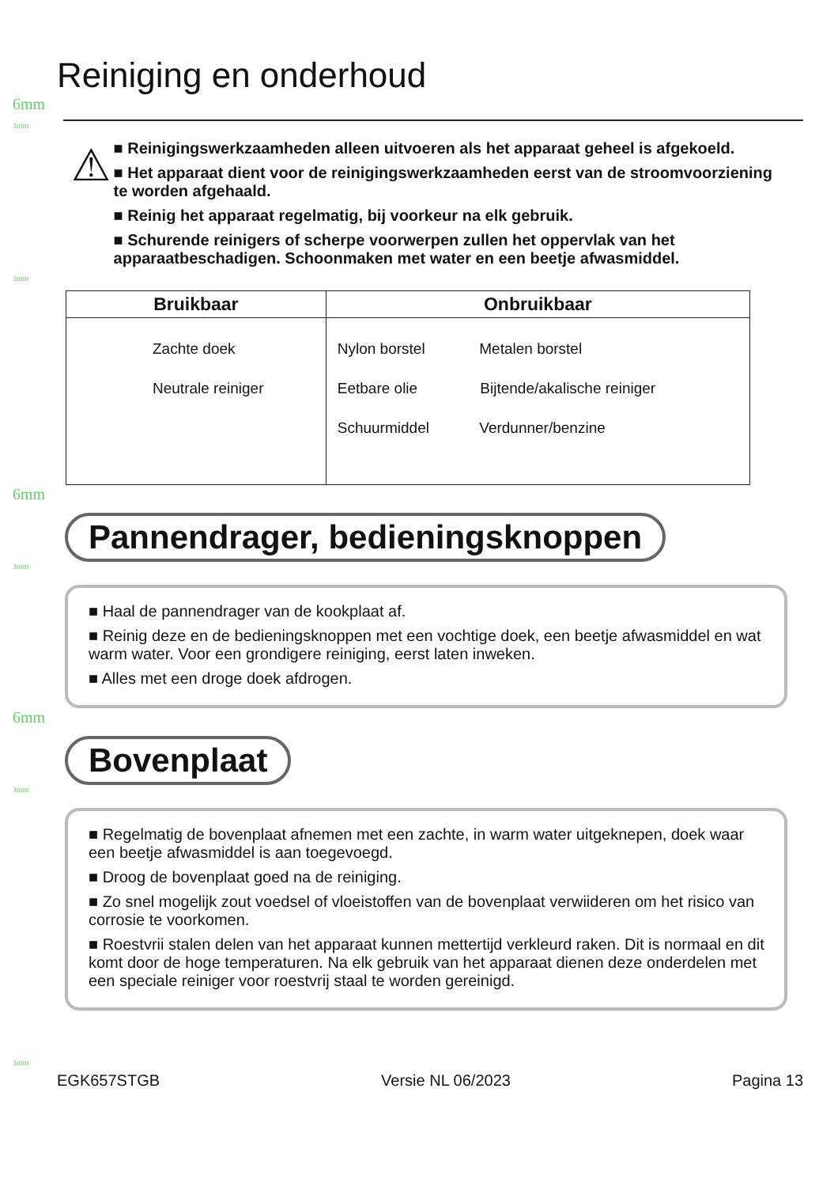Reiniging en onderhoud
6mm
3mm
⚠
■ Reinigingswerkzaamheden alleen uitvoeren als het apparaat geheel is afgekoeld.
■ Het apparaat dient voor de reinigingswerkzaamheden eerst van de stroomvoorziening te worden afgehaald.
■ Reinig het apparaat regelmatig, bij voorkeur na elk gebruik.
■ Schurende reinigers of scherpe voorwerpen zullen het oppervlak van het apparaatbeschadigen. Schoonmaken met water en een beetje afwasmiddel.
3mm
| Bruikbaar | Onbruikbaar |
| --- | --- |
| Zachte doek Neutrale reiniger | Nylon borstel Metalen borstel Eetbare olie Bijtende/akalische reiniger Schuurmiddel Verdunner/benzine |
6mm
Pannendrager, bedieningsknoppen
3mm
■ Haal de pannendrager van de kookplaat af.
■ Reinig deze en de bedieningsknoppen met een vochtige doek, een beetje afwasmiddel en wat warm water. Voor een grondigere reiniging, eerst laten inweken.
■ Alles met een droge doek afdrogen.
6mm
Bovenplaat
3mm
■ Regelmatig de bovenplaat afnemen met een zachte, in warm water uitgeknepen, doek waar een beetje afwasmiddel is aan toegevoegd.
■ Droog de bovenplaat goed na de reiniging.
■ Zo snel mogelijk zout voedsel of vloeistoffen van de bovenplaat verwiideren om het risico van corrosie te voorkomen.
■ Roestvrii stalen delen van het apparaat kunnen mettertijd verkleurd raken. Dit is normaal en dit komt door de hoge temperaturen. Na elk gebruik van het apparaat dienen deze onderdelen met een speciale reiniger voor roestvrij staal te worden gereinigd.
3mm
EGK657STGB Versie NL 06/2023 Pagina 13